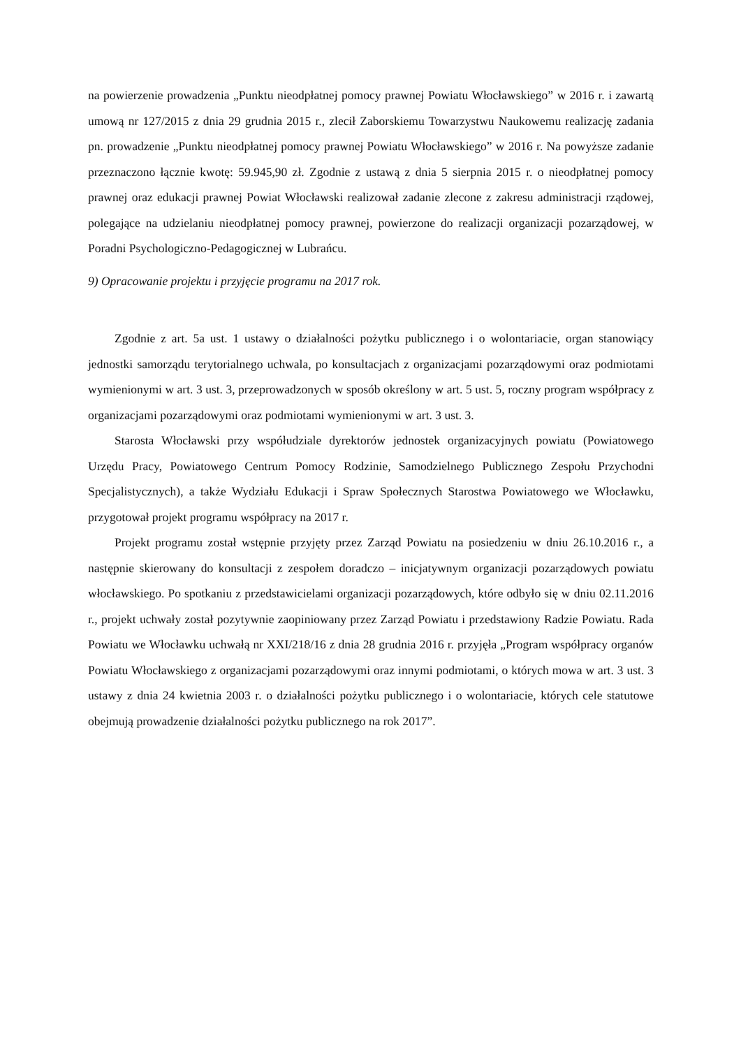na powierzenie prowadzenia „Punktu nieodpłatnej pomocy prawnej Powiatu Włocławskiego” w 2016 r. i zawartą umową nr 127/2015 z dnia 29 grudnia 2015 r., zlecił Zaborskiemu Towarzystwu Naukowemu realizację zadania pn. prowadzenie „Punktu nieodpłatnej pomocy prawnej Powiatu Włocławskiego” w 2016 r. Na powyższe zadanie przeznaczono łącznie kwotę: 59.945,90 zł. Zgodnie z ustawą z dnia 5 sierpnia 2015 r. o nieodpłatnej pomocy prawnej oraz edukacji prawnej Powiat Włocławski realizował zadanie zlecone z zakresu administracji rządowej, polegające na udzielaniu nieodpłatnej pomocy prawnej, powierzone do realizacji organizacji pozarządowej, w Poradni Psychologiczno-Pedagogicznej w Lubrańcu.
9) Opracowanie projektu i przyjęcie programu na 2017 rok.
Zgodnie z art. 5a ust. 1 ustawy o działalności pożytku publicznego i o wolontariacie, organ stanowiący jednostki samorządu terytorialnego uchwala, po konsultacjach z organizacjami pozarządowymi oraz podmiotami wymienionymi w art. 3 ust. 3, przeprowadzonych w sposób określony w art. 5 ust. 5, roczny program współpracy z organizacjami pozarządowymi oraz podmiotami wymienionymi w art. 3 ust. 3.
Starosta Włocławski przy współudziale dyrektorów jednostek organizacyjnych powiatu (Powiatowego Urzędu Pracy, Powiatowego Centrum Pomocy Rodzinie, Samodzielnego Publicznego Zespołu Przychodni Specjalistycznych), a także Wydziału Edukacji i Spraw Społecznych Starostwa Powiatowego we Włocławku, przygotował projekt programu współpracy na 2017 r.
Projekt programu został wstępnie przyjęty przez Zarząd Powiatu na posiedzeniu w dniu 26.10.2016 r., a następnie skierowany do konsultacji z zespołem doradczo – inicjatywnym organizacji pozarządowych powiatu włocławskiego. Po spotkaniu z przedstawicielami organizacji pozarządowych, które odbyło się w dniu 02.11.2016 r., projekt uchwały został pozytywnie zaopiniowany przez Zarząd Powiatu i przedstawiony Radzie Powiatu. Rada Powiatu we Włocławku uchwałą nr XXI/218/16 z dnia 28 grudnia 2016 r. przyjęła „Program współpracy organów Powiatu Włocławskiego z organizacjami pozarządowymi oraz innymi podmiotami, o których mowa w art. 3 ust. 3 ustawy z dnia 24 kwietnia 2003 r. o działalności pożytku publicznego i o wolontariacie, których cele statutowe obejmują prowadzenie działalności pożytku publicznego na rok 2017”.